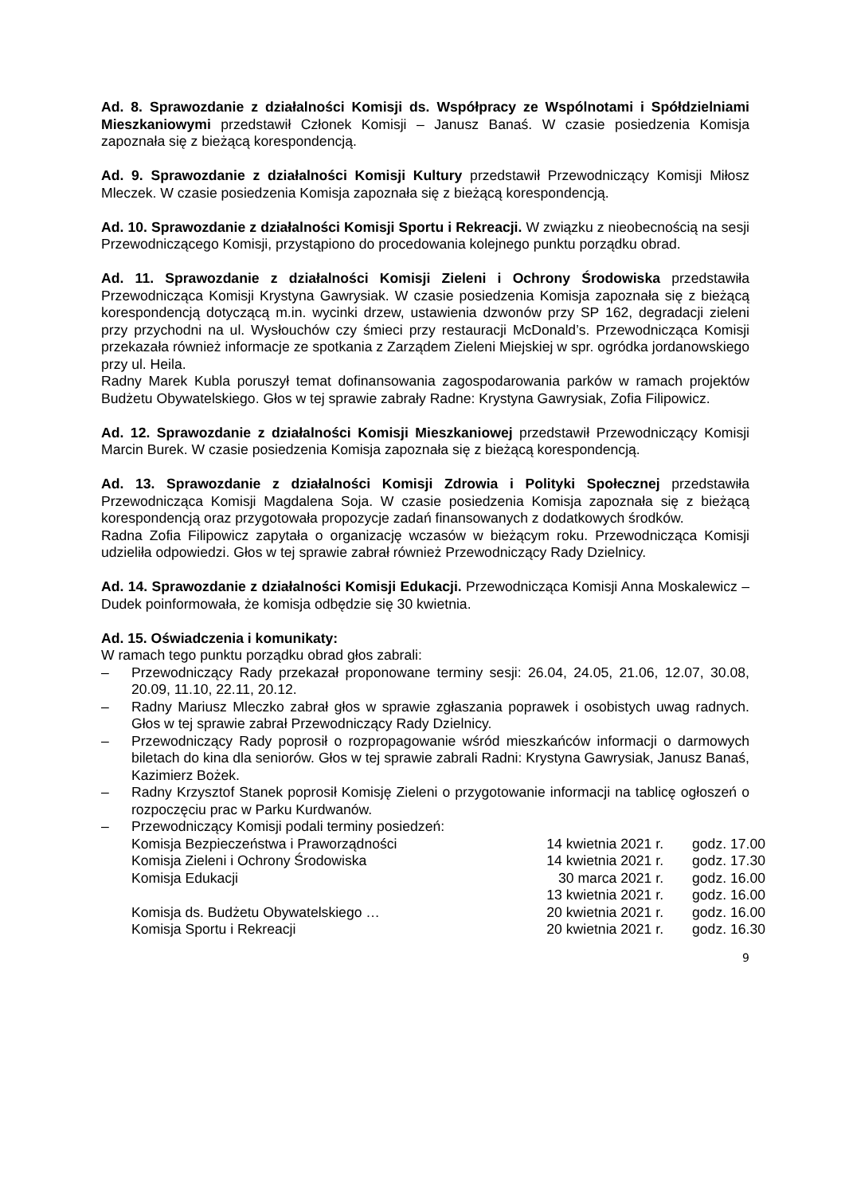Ad. 8. Sprawozdanie z działalności Komisji ds. Współpracy ze Wspólnotami i Spółdzielniami Mieszkaniowymi przedstawił Członek Komisji – Janusz Banaś. W czasie posiedzenia Komisja zapoznała się z bieżącą korespondencją.
Ad. 9. Sprawozdanie z działalności Komisji Kultury przedstawił Przewodniczący Komisji Miłosz Mleczek. W czasie posiedzenia Komisja zapoznała się z bieżącą korespondencją.
Ad. 10. Sprawozdanie z działalności Komisji Sportu i Rekreacji. W związku z nieobecnością na sesji Przewodniczącego Komisji, przystąpiono do procedowania kolejnego punktu porządku obrad.
Ad. 11. Sprawozdanie z działalności Komisji Zieleni i Ochrony Środowiska przedstawiła Przewodnicząca Komisji Krystyna Gawrysiak. W czasie posiedzenia Komisja zapoznała się z bieżącą korespondencją dotyczącą m.in. wycinki drzew, ustawienia dzwonów przy SP 162, degradacji zieleni przy przychodni na ul. Wysłouchów czy śmieci przy restauracji McDonald’s. Przewodnicząca Komisji przekazała również informacje ze spotkania z Zarządem Zieleni Miejskiej w spr. ogródka jordanowskiego przy ul. Heila.
Radny Marek Kubla poruszył temat dofinansowania zagospodarowania parków w ramach projektów Budżetu Obywatelskiego. Głos w tej sprawie zabrały Radne: Krystyna Gawrysiak, Zofia Filipowicz.
Ad. 12. Sprawozdanie z działalności Komisji Mieszkaniowej przedstawił Przewodniczący Komisji Marcin Burek. W czasie posiedzenia Komisja zapoznała się z bieżącą korespondencją.
Ad. 13. Sprawozdanie z działalności Komisji Zdrowia i Polityki Społecznej przedstawiła Przewodnicząca Komisji Magdalena Soja. W czasie posiedzenia Komisja zapoznała się z bieżącą korespondencją oraz przygotowała propozycje zadań finansowanych z dodatkowych środków.
Radna Zofia Filipowicz zapytała o organizację wczasów w bieżącym roku. Przewodnicząca Komisji udzieliła odpowiedzi. Głos w tej sprawie zabrał również Przewodniczący Rady Dzielnicy.
Ad. 14. Sprawozdanie z działalności Komisji Edukacji. Przewodnicząca Komisji Anna Moskalewicz – Dudek poinformowała, że komisja odbędzie się 30 kwietnia.
Ad. 15. Oświadczenia i komunikaty:
W ramach tego punktu porządku obrad głos zabrali:
– Przewodniczący Rady przekazał proponowane terminy sesji: 26.04, 24.05, 21.06, 12.07, 30.08, 20.09, 11.10, 22.11, 20.12.
– Radny Mariusz Mleczko zabrał głos w sprawie zgłaszania poprawek i osobistych uwag radnych. Głos w tej sprawie zabrał Przewodniczący Rady Dzielnicy.
– Przewodniczący Rady poprosił o rozpropagowanie wśród mieszkańców informacji o darmowych biletach do kina dla seniorów. Głos w tej sprawie zabrali Radni: Krystyna Gawrysiak, Janusz Banaś, Kazimierz Bożek.
– Radny Krzysztof Stanek poprosił Komisję Zieleni o przygotowanie informacji na tablicę ogłoszeń o rozpoczęciu prac w Parku Kurdwanów.
– Przewodniczący Komisji podali terminy posiedzeń:
| Komisja Bezpieczeństwa i Praworządności | 14 kwietnia 2021 r. | godz. 17.00 |
| Komisja Zieleni i Ochrony Środowiska | 14 kwietnia 2021 r. | godz. 17.30 |
| Komisja Edukacji | 30 marca 2021 r. | godz. 16.00 |
| | 13 kwietnia 2021 r. | godz. 16.00 |
| Komisja ds. Budżetu Obywatelskiego … | 20 kwietnia 2021 r. | godz. 16.00 |
| Komisja Sportu i Rekreacji | 20 kwietnia 2021 r. | godz. 16.30 |
9